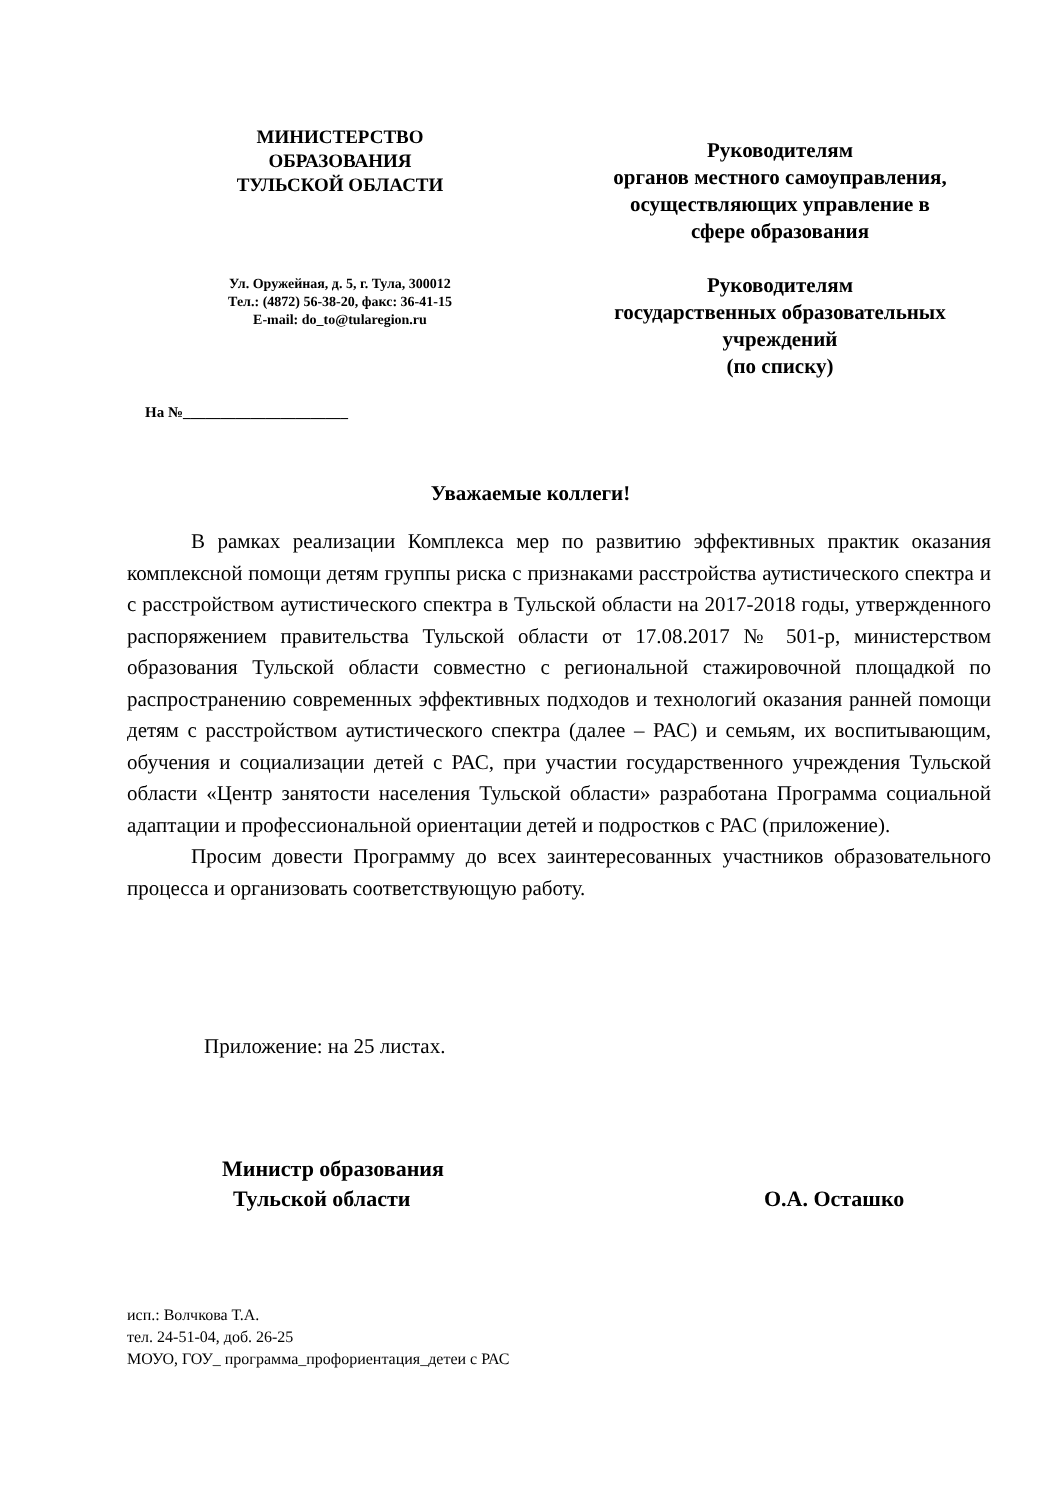МИНИСТЕРСТВО
ОБРАЗОВАНИЯ
ТУЛЬСКОЙ ОБЛАСТИ
Ул. Оружейная, д. 5, г. Тула, 300012
Тел.: (4872) 56-38-20, факс: 36-41-15
E-mail: do_to@tularegion.ru
На №______________________
Руководителям
органов местного самоуправления,
осуществляющих управление в
сфере образования
Руководителям
государственных образовательных
учреждений
(по списку)
Уважаемые коллеги!
В рамках реализации Комплекса мер по развитию эффективных практик оказания комплексной помощи детям группы риска с признаками расстройства аутистического спектра и с расстройством аутистического спектра в Тульской области на 2017-2018 годы, утвержденного распоряжением правительства Тульской области от 17.08.2017 № 501-р, министерством образования Тульской области совместно с региональной стажировочной площадкой по распространению современных эффективных подходов и технологий оказания ранней помощи детям с расстройством аутистического спектра (далее – РАС) и семьям, их воспитывающим, обучения и социализации детей с РАС, при участии государственного учреждения Тульской области «Центр занятости населения Тульской области» разработана Программа социальной адаптации и профессиональной ориентации детей и подростков с РАС (приложение).
Просим довести Программу до всех заинтересованных участников образовательного процесса и организовать соответствующую работу.
Приложение: на 25 листах.
Министр образования
Тульской области
О.А. Осташко
исп.: Волчкова Т.А.
тел. 24-51-04, доб. 26-25
МОУО, ГОУ_ программа_профориентация_детеи с РАС